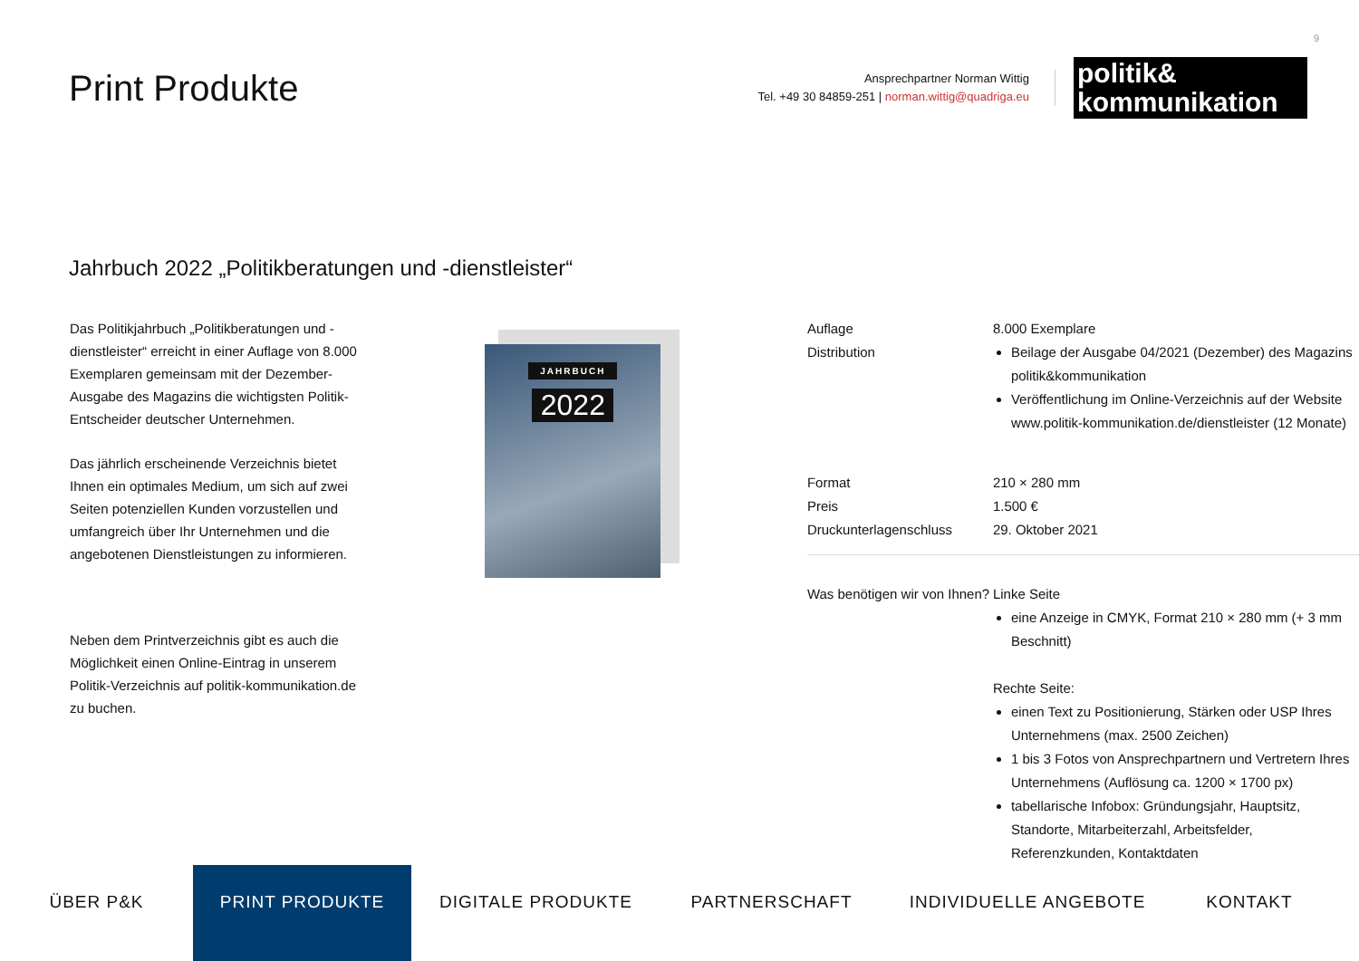9
Print Produkte
Ansprechpartner Norman Wittig
Tel. +49 30 84859-251 | norman.wittig@quadriga.eu
politik&
kommunikation
Jahrbuch 2022 „Politikberatungen und -dienstleister“
Das Politikjahrbuch „Politikberatungen und -dienstleister“ erreicht in einer Auflage von 8.000 Exemplaren gemeinsam mit der Dezember-Ausgabe des Magazins die wichtigsten Politik-Entscheider deutscher Unternehmen.
Das jährlich erscheinende Verzeichnis bietet Ihnen ein optimales Medium, um sich auf zwei Seiten potenziellen Kunden vorzustellen und umfangreich über Ihr Unternehmen und die angebotenen Dienstleistungen zu informieren.
Neben dem Printverzeichnis gibt es auch die Möglichkeit einen Online-Eintrag in unserem Politik-Verzeichnis auf politik-kommunikation.de zu buchen.
JAHRBUCH
2022
Auflage 8.000 Exemplare
Distribution Beilage der Ausgabe 04/2021 (Dezember) des Magazins politik&kommunikation
Veröffentlichung im Online-Verzeichnis auf der Website www.politik-kommunikation.de/dienstleister (12 Monate)
Format 210 × 280 mm
Preis 1.500 €
Druckunterlagenschluss 29. Oktober 2021
Was benötigen wir von Ihnen?
Linke Seite
eine Anzeige in CMYK, Format 210 × 280 mm (+ 3 mm Beschnitt)
Rechte Seite:
einen Text zu Positionierung, Stärken oder USP Ihres Unternehmens (max. 2500 Zeichen)
1 bis 3 Fotos von Ansprechpartnern und Vertretern Ihres Unternehmens (Auflösung ca. 1200 × 1700 px)
tabellarische Infobox: Gründungsjahr, Hauptsitz, Standorte, Mitarbeiterzahl, Arbeitsfelder, Referenzkunden, Kontaktdaten
ÜBER P&K
PRINT PRODUKTE
DIGITALE PRODUKTE PARTNERSCHAFT INDIVIDUELLE ANGEBOTE KONTAKT